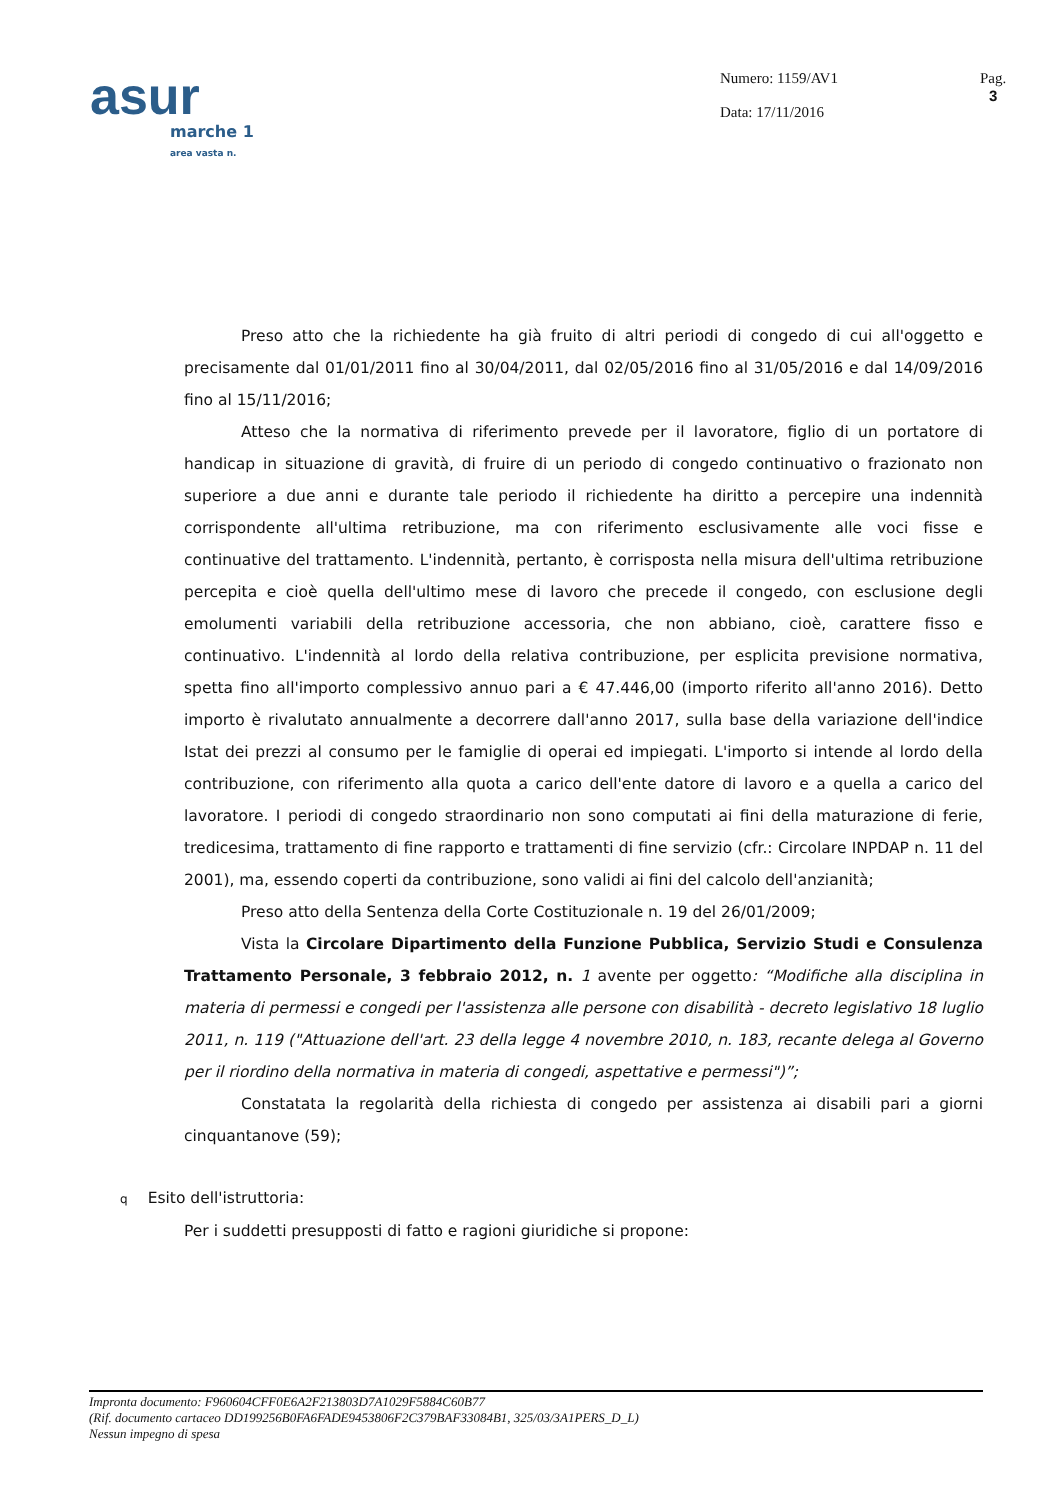asur
marche 1
area vasta n.
Numero: 1159/AV1
Data: 17/11/2016
Pag.
3
Preso atto che la richiedente ha già fruito di altri periodi di congedo di cui all'oggetto e precisamente dal 01/01/2011 fino al 30/04/2011, dal 02/05/2016 fino al 31/05/2016 e dal 14/09/2016 fino al 15/11/2016;
Atteso che la normativa di riferimento prevede per il lavoratore, figlio di un portatore di handicap in situazione di gravità, di fruire di un periodo di congedo continuativo o frazionato non superiore a due anni e durante tale periodo il richiedente ha diritto a percepire una indennità corrispondente all'ultima retribuzione, ma con riferimento esclusivamente alle voci fisse e continuative del trattamento. L'indennità, pertanto, è corrisposta nella misura dell'ultima retribuzione percepita e cioè quella dell'ultimo mese di lavoro che precede il congedo, con esclusione degli emolumenti variabili della retribuzione accessoria, che non abbiano, cioè, carattere fisso e continuativo. L'indennità al lordo della relativa contribuzione, per esplicita previsione normativa, spetta fino all'importo complessivo annuo pari a € 47.446,00 (importo riferito all'anno 2016). Detto importo è rivalutato annualmente a decorrere dall'anno 2017, sulla base della variazione dell'indice Istat dei prezzi al consumo per le famiglie di operai ed impiegati. L'importo si intende al lordo della contribuzione, con riferimento alla quota a carico dell'ente datore di lavoro e a quella a carico del lavoratore. I periodi di congedo straordinario non sono computati ai fini della maturazione di ferie, tredicesima, trattamento di fine rapporto e trattamenti di fine servizio (cfr.: Circolare INPDAP n. 11 del 2001), ma, essendo coperti da contribuzione, sono validi ai fini del calcolo dell'anzianità;
Preso atto della Sentenza della Corte Costituzionale n. 19 del 26/01/2009;
Vista la Circolare Dipartimento della Funzione Pubblica, Servizio Studi e Consulenza Trattamento Personale, 3 febbraio 2012, n. 1 avente per oggetto: “Modifiche alla disciplina in materia di permessi e congedi per l'assistenza alle persone con disabilità - decreto legislativo 18 luglio 2011, n. 119 ("Attuazione dell'art. 23 della legge 4 novembre 2010, n. 183, recante delega al Governo per il riordino della normativa in materia di congedi, aspettative e permessi")”;
Constatata la regolarità della richiesta di congedo per assistenza ai disabili pari a giorni cinquantanove (59);
q Esito dell'istruttoria:
Per i suddetti presupposti di fatto e ragioni giuridiche si propone:
Impronta documento: F960604CFF0E6A2F213803D7A1029F5884C60B77
(Rif. documento cartaceo DD199256B0FA6FADE9453806F2C379BAF33084B1, 325/03/3A1PERS_D_L)
Nessun impegno di spesa